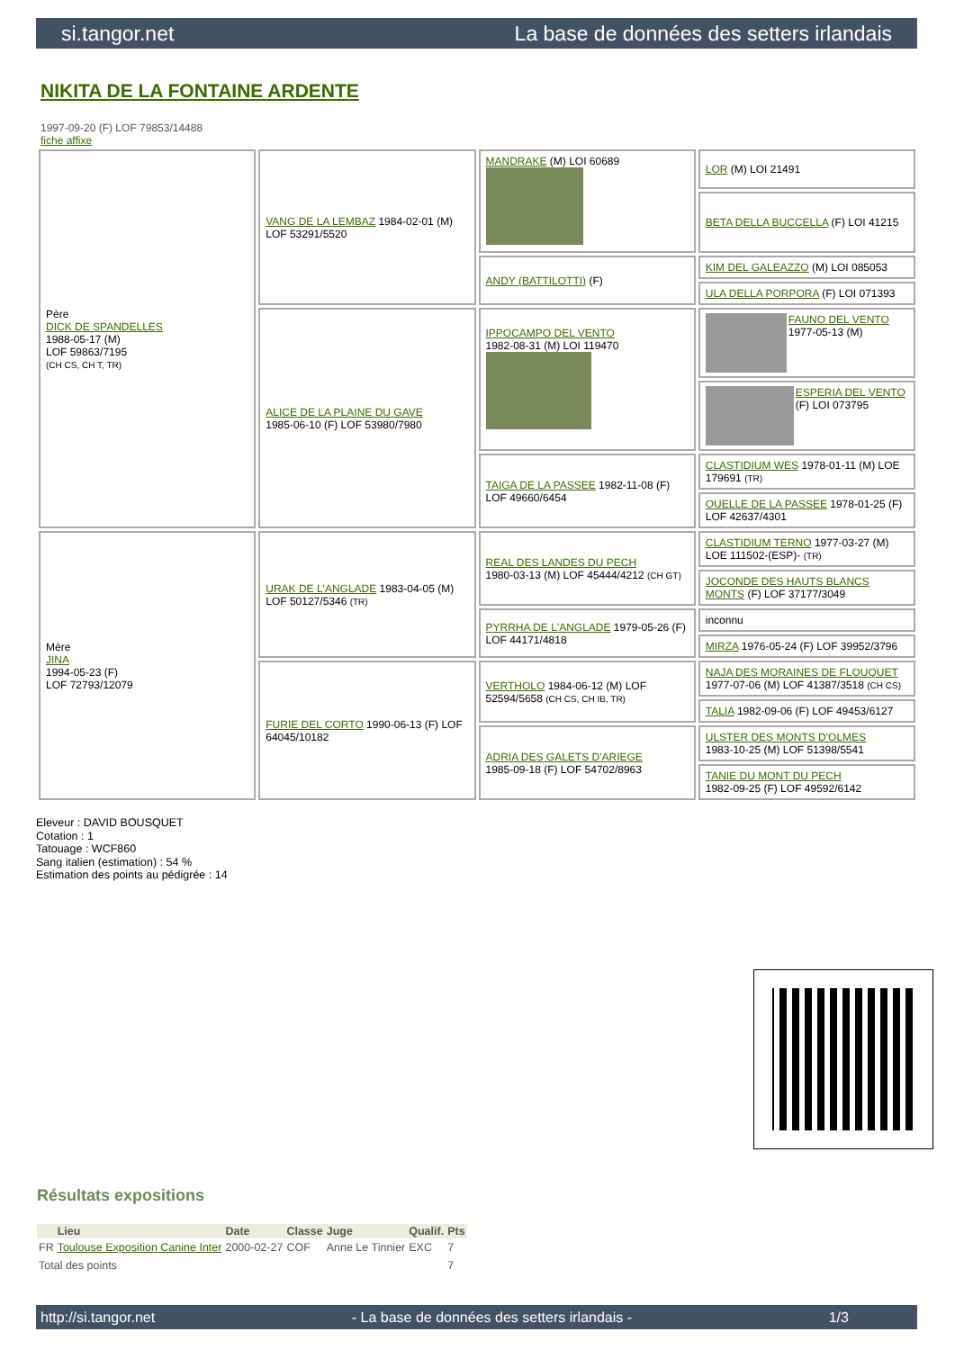si.tangor.net La base de données des setters irlandais
NIKITA DE LA FONTAINE ARDENTE
1997-09-20 (F) LOF 79853/14488
fiche affixe
| Père DICK DE SPANDELLES 1988-05-17 (M) LOF 59863/7195 (CH CS, CH T, TR) | VANG DE LA LEMBAZ 1984-02-01 (M) LOF 53291/5520 | MANDRAKE (M) LOI 60689 | LOR (M) LOI 21491 |
| | | | BETA DELLA BUCCELLA (F) LOI 41215 |
| | | ANDY (BATTILOTTI) (F) | KIM DEL GALEAZZO (M) LOI 085053 |
| | | | ULA DELLA PORPORA (F) LOI 071393 |
| | ALICE DE LA PLAINE DU GAVE 1985-06-10 (F) LOF 53980/7980 | IPPOCAMPO DEL VENTO 1982-08-31 (M) LOI 119470 | FAUNO DEL VENTO 1977-05-13 (M) |
| | | | ESPERIA DEL VENTO (F) LOI 073795 |
| | | TAIGA DE LA PASSEE 1982-11-08 (F) LOF 49660/6454 | CLASTIDIUM WES 1978-01-11 (M) LOE 179691 (TR) |
| | | | OUELLE DE LA PASSEE 1978-01-25 (F) LOF 42637/4301 |
| Mère JINA 1994-05-23 (F) LOF 72793/12079 | URAK DE L'ANGLADE 1983-04-05 (M) LOF 50127/5346 (TR) | REAL DES LANDES DU PECH 1980-03-13 (M) LOF 45444/4212 (CH GT) | CLASTIDIUM TERNO 1977-03-27 (M) LOE 111502-(ESP)- (TR) |
| | | | JOCONDE DES HAUTS BLANCS MONTS (F) LOF 37177/3049 |
| | | PYRRHA DE L'ANGLADE 1979-05-26 (F) LOF 44171/4818 | inconnu |
| | | | MIRZA 1976-05-24 (F) LOF 39952/3796 |
| | FURIE DEL CORTO 1990-06-13 (F) LOF 64045/10182 | VERTHOLO 1984-06-12 (M) LOF 52594/5658 (CH CS, CH IB, TR) | NAJA DES MORAINES DE FLOUQUET 1977-07-06 (M) LOF 41387/3518 (CH CS) |
| | | | TALIA 1982-09-06 (F) LOF 49453/6127 |
| | | ADRIA DES GALETS D'ARIEGE 1985-09-18 (F) LOF 54702/8963 | ULSTER DES MONTS D'OLMES 1983-10-25 (M) LOF 51398/5541 |
| | | | TANIE DU MONT DU PECH 1982-09-25 (F) LOF 49592/6142 |
Eleveur : DAVID BOUSQUET
Cotation : 1
Tatouage : WCF860
Sang italien (estimation) : 54 %
Estimation des points au pédigrée : 14
Résultats expositions
| | Lieu | Date | Classe | Juge | Qualif. | Pts |
| --- | --- | --- | --- | --- | --- | --- |
| FR | Toulouse Exposition Canine Inter | 2000-02-27 | COF | Anne Le Tinnier | EXC | 7 |
| Total des points | | | | | | 7 |
http://si.tangor.net - La base de données des setters irlandais - 1/3